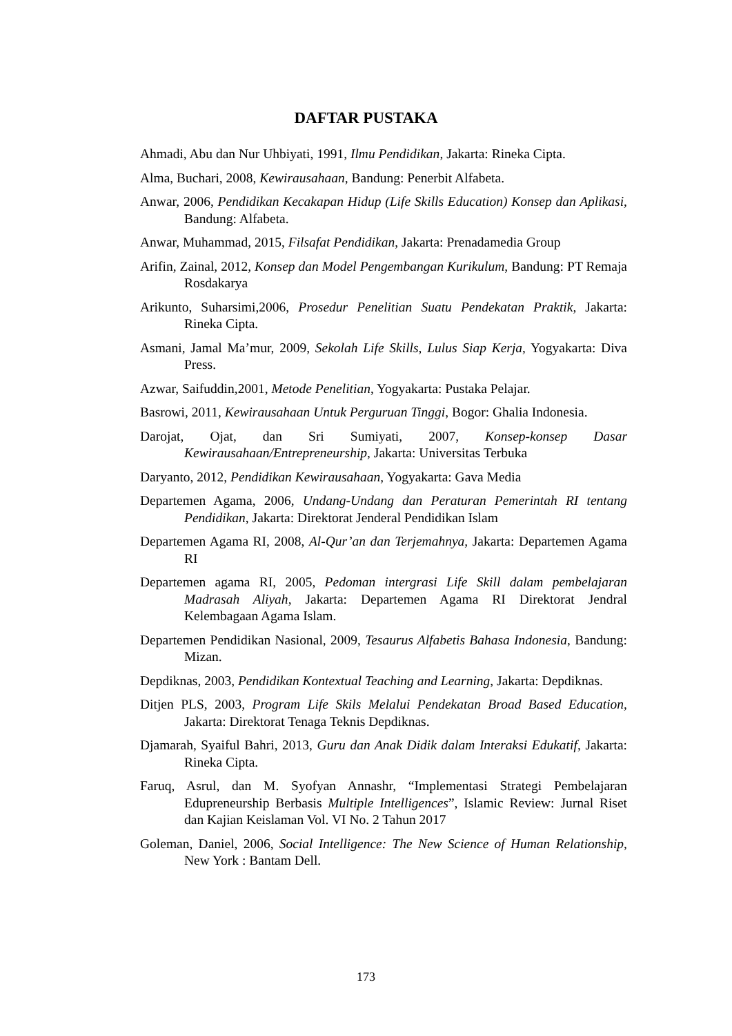DAFTAR PUSTAKA
Ahmadi, Abu dan Nur Uhbiyati, 1991, Ilmu Pendidikan, Jakarta: Rineka Cipta.
Alma, Buchari, 2008, Kewirausahaan, Bandung: Penerbit Alfabeta.
Anwar, 2006, Pendidikan Kecakapan Hidup (Life Skills Education) Konsep dan Aplikasi, Bandung: Alfabeta.
Anwar, Muhammad, 2015, Filsafat Pendidikan, Jakarta: Prenadamedia Group
Arifin, Zainal, 2012, Konsep dan Model Pengembangan Kurikulum, Bandung: PT Remaja Rosdakarya
Arikunto, Suharsimi,2006, Prosedur Penelitian Suatu Pendekatan Praktik, Jakarta: Rineka Cipta.
Asmani, Jamal Ma’mur, 2009, Sekolah Life Skills, Lulus Siap Kerja, Yogyakarta: Diva Press.
Azwar, Saifuddin,2001, Metode Penelitian, Yogyakarta: Pustaka Pelajar.
Basrowi, 2011, Kewirausahaan Untuk Perguruan Tinggi, Bogor: Ghalia Indonesia.
Darojat, Ojat, dan Sri Sumiyati, 2007, Konsep-konsep Dasar Kewirausahaan/Entrepreneurship, Jakarta: Universitas Terbuka
Daryanto, 2012, Pendidikan Kewirausahaan, Yogyakarta: Gava Media
Departemen Agama, 2006, Undang-Undang dan Peraturan Pemerintah RI tentang Pendidikan, Jakarta: Direktorat Jenderal Pendidikan Islam
Departemen Agama RI, 2008, Al-Qur’an dan Terjemahnya, Jakarta: Departemen Agama RI
Departemen agama RI, 2005, Pedoman intergrasi Life Skill dalam pembelajaran Madrasah Aliyah, Jakarta: Departemen Agama RI Direktorat Jendral Kelembagaan Agama Islam.
Departemen Pendidikan Nasional, 2009, Tesaurus Alfabetis Bahasa Indonesia, Bandung: Mizan.
Depdiknas, 2003, Pendidikan Kontextual Teaching and Learning, Jakarta: Depdiknas.
Ditjen PLS, 2003, Program Life Skils Melalui Pendekatan Broad Based Education, Jakarta: Direktorat Tenaga Teknis Depdiknas.
Djamarah, Syaiful Bahri, 2013, Guru dan Anak Didik dalam Interaksi Edukatif, Jakarta: Rineka Cipta.
Faruq, Asrul, dan M. Syofyan Annashr, “Implementasi Strategi Pembelajaran Edupreneurship Berbasis Multiple Intelligences”, Islamic Review: Jurnal Riset dan Kajian Keislaman Vol. VI No. 2 Tahun 2017
Goleman, Daniel, 2006, Social Intelligence: The New Science of Human Relationship, New York : Bantam Dell.
173